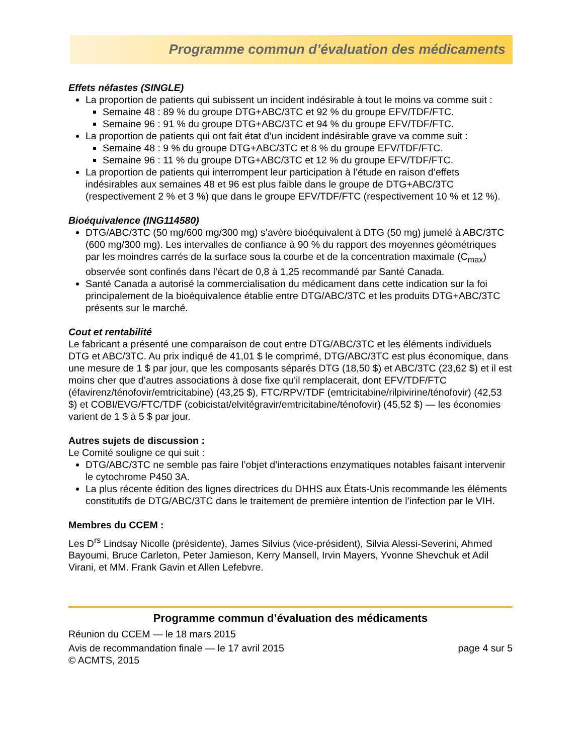Programme commun d’évaluation des médicaments
Effets néfastes (SINGLE)
La proportion de patients qui subissent un incident indésirable à tout le moins va comme suit :
Semaine 48 : 89 % du groupe DTG+ABC/3TC et 92 % du groupe EFV/TDF/FTC.
Semaine 96 : 91 % du groupe DTG+ABC/3TC et 94 % du groupe EFV/TDF/FTC.
La proportion de patients qui ont fait état d’un incident indésirable grave va comme suit :
Semaine 48 : 9 % du groupe DTG+ABC/3TC et 8 % du groupe EFV/TDF/FTC.
Semaine 96 : 11 % du groupe DTG+ABC/3TC et 12 % du groupe EFV/TDF/FTC.
La proportion de patients qui interrompent leur participation à l’étude en raison d’effets indésirables aux semaines 48 et 96 est plus faible dans le groupe de DTG+ABC/3TC (respectivement 2 % et 3 %) que dans le groupe EFV/TDF/FTC (respectivement 10 % et 12 %).
Bioéquivalence (ING114580)
DTG/ABC/3TC (50 mg/600 mg/300 mg) s’avère bioéquivalent à DTG (50 mg) jumelé à ABC/3TC (600 mg/300 mg). Les intervalles de confiance à 90 % du rapport des moyennes géométriques par les moindres carrés de la surface sous la courbe et de la concentration maximale (C<sub>max</sub>) observée sont confinés dans l’écart de 0,8 à 1,25 recommandé par Santé Canada.
Santé Canada a autorisé la commercialisation du médicament dans cette indication sur la foi principalement de la bioéquivalence établie entre DTG/ABC/3TC et les produits DTG+ABC/3TC présents sur le marché.
Cout et rentabilité
Le fabricant a présenté une comparaison de cout entre DTG/ABC/3TC et les éléments individuels DTG et ABC/3TC. Au prix indiqué de 41,01 $ le comprimé, DTG/ABC/3TC est plus économique, dans une mesure de 1 $ par jour, que les composants séparés DTG (18,50 $) et ABC/3TC (23,62 $) et il est moins cher que d’autres associations à dose fixe qu’il remplacerait, dont EFV/TDF/FTC (éfavirenz/ténofovir/emtricitabine) (43,25 $), FTC/RPV/TDF (emtricitabine/rilpivirine/ténofovir) (42,53 $) et COBI/EVG/FTC/TDF (cobicistat/elvitégravir/emtricitabine/ténofovir) (45,52 $) — les économies varient de 1 $ à 5 $ par jour.
Autres sujets de discussion :
Le Comité souligne ce qui suit :
DTG/ABC/3TC ne semble pas faire l’objet d’interactions enzymatiques notables faisant intervenir le cytochrome P450 3A.
La plus récente édition des lignes directrices du DHHS aux États-Unis recommande les éléments constitutifs de DTG/ABC/3TC dans le traitement de première intention de l’infection par le VIH.
Membres du CCEM :
Les D<sup>rs</sup> Lindsay Nicolle (présidente), James Silvius (vice-président), Silvia Alessi-Severini, Ahmed Bayoumi, Bruce Carleton, Peter Jamieson, Kerry Mansell, Irvin Mayers, Yvonne Shevchuk et Adil Virani, et MM. Frank Gavin et Allen Lefebvre.
Programme commun d’évaluation des médicaments
Réunion du CCEM — le 18 mars 2015
Avis de recommandation finale — le 17 avril 2015 page 4 sur 5
© ACMTS, 2015